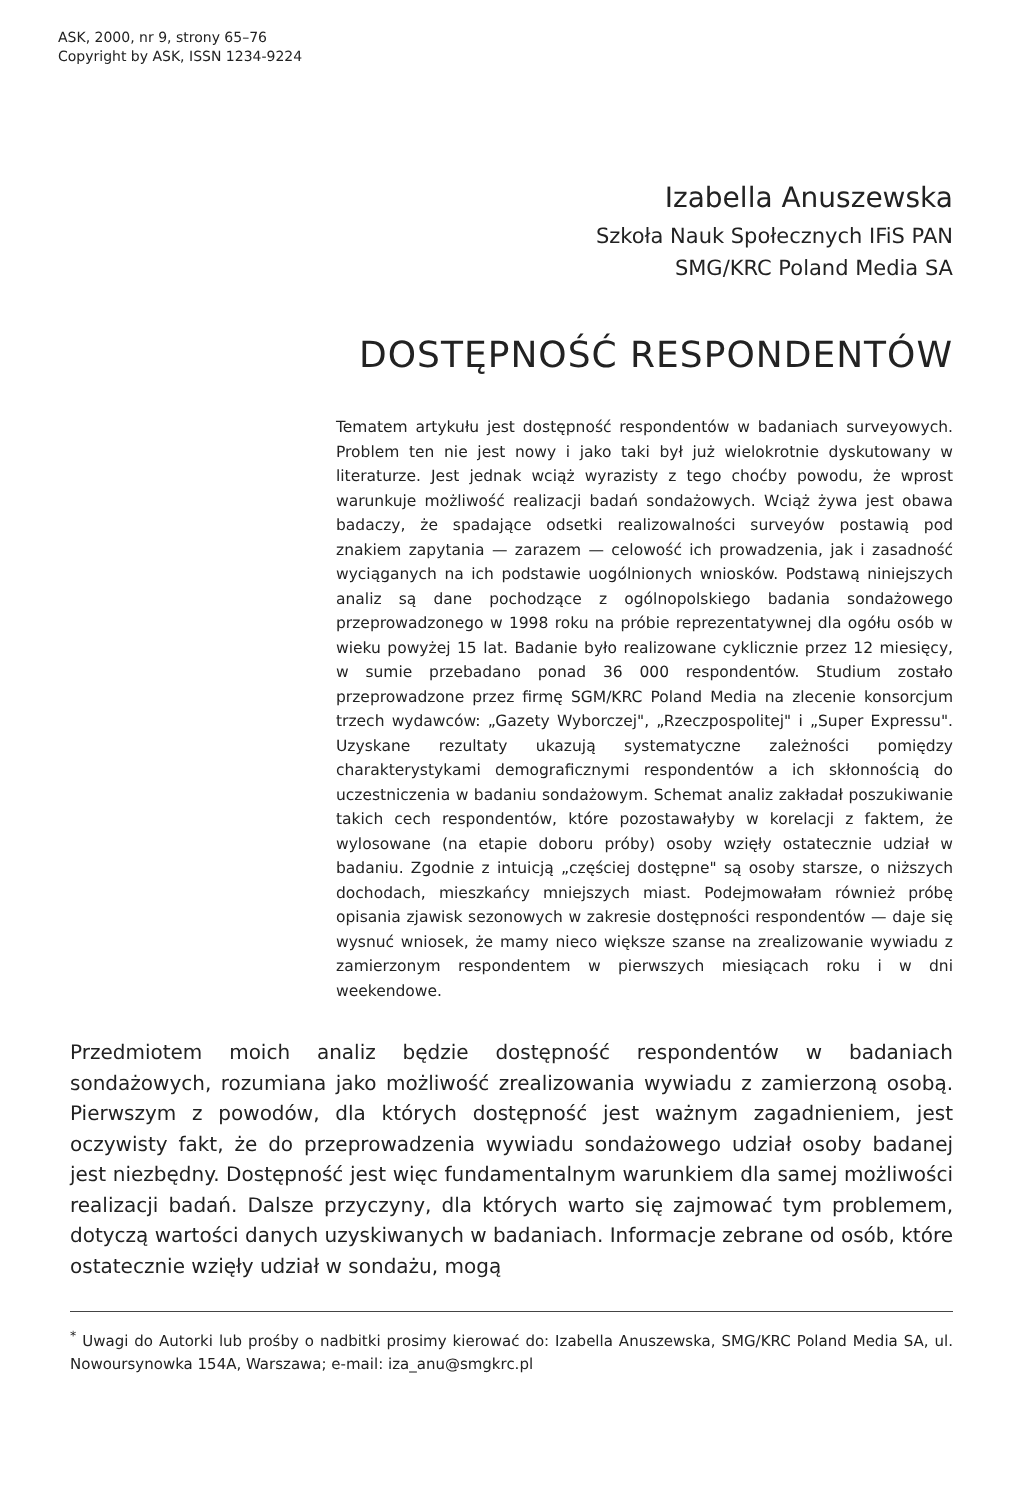ASK, 2000, nr 9, strony 65–76
Copyright by ASK, ISSN 1234-9224
Izabella Anuszewska
Szkoła Nauk Społecznych IFiS PAN
SMG/KRC Poland Media SA
DOSTĘPNOŚĆ RESPONDENTÓW
Tematem artykułu jest dostępność respondentów w badaniach surveyowych. Problem ten nie jest nowy i jako taki był już wielokrotnie dyskutowany w literaturze. Jest jednak wciąż wyrazisty z tego choćby powodu, że wprost warunkuje możliwość realizacji badań sondażowych. Wciąż żywa jest obawa badaczy, że spadające odsetki realizowalności surveyów postawią pod znakiem zapytania — zarazem — celowość ich prowadzenia, jak i zasadność wyciąganych na ich podstawie uogólnionych wniosków. Podstawą niniejszych analiz są dane pochodzące z ogólnopolskiego badania sondażowego przeprowadzonego w 1998 roku na próbie reprezentatywnej dla ogółu osób w wieku powyżej 15 lat. Badanie było realizowane cyklicznie przez 12 miesięcy, w sumie przebadano ponad 36 000 respondentów. Studium zostało przeprowadzone przez firmę SGM/KRC Poland Media na zlecenie konsorcjum trzech wydawców: „Gazety Wyborczej", „Rzeczpospolitej" i „Super Expressu". Uzyskane rezultaty ukazują systematyczne zależności pomiędzy charakterystykami demograficznymi respondentów a ich skłonnością do uczestniczenia w badaniu sondażowym. Schemat analiz zakładał poszukiwanie takich cech respondentów, które pozostawałyby w korelacji z faktem, że wylosowane (na etapie doboru próby) osoby wzięły ostatecznie udział w badaniu. Zgodnie z intuicją „częściej dostępne" są osoby starsze, o niższych dochodach, mieszkańcy mniejszych miast. Podejmowałam również próbę opisania zjawisk sezonowych w zakresie dostępności respondentów — daje się wysnuć wniosek, że mamy nieco większe szanse na zrealizowanie wywiadu z zamierzonym respondentem w pierwszych miesiącach roku i w dni weekendowe.
Przedmiotem moich analiz będzie dostępność respondentów w badaniach sondażowych, rozumiana jako możliwość zrealizowania wywiadu z zamierzoną osobą. Pierwszym z powodów, dla których dostępność jest ważnym zagadnieniem, jest oczywisty fakt, że do przeprowadzenia wywiadu sondażowego udział osoby badanej jest niezbędny. Dostępność jest więc fundamentalnym warunkiem dla samej możliwości realizacji badań. Dalsze przyczyny, dla których warto się zajmować tym problemem, dotyczą wartości danych uzyskiwanych w badaniach. Informacje zebrane od osób, które ostatecznie wzięły udział w sondażu, mogą
<sup>*</sup> Uwagi do Autorki lub prośby o nadbitki prosimy kierować do: Izabella Anuszewska, SMG/KRC Poland Media SA, ul. Nowoursynowka 154A, Warszawa; e-mail: iza_anu@smgkrc.pl